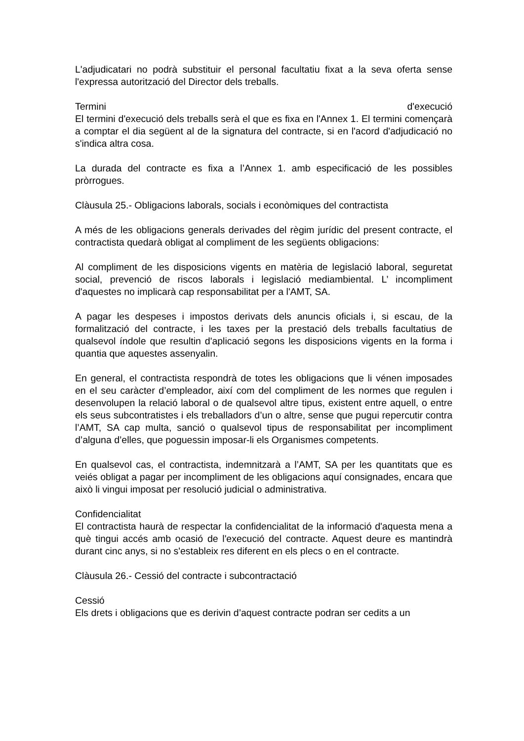L'adjudicatari no podrà substituir el personal facultatiu fixat a la seva oferta sense l'expressa autorització del Director dels treballs.
Termini d'execució
El termini d'execució dels treballs serà el que es fixa en l'Annex 1. El termini començarà a comptar el dia següent al de la signatura del contracte, si en l'acord d'adjudicació no s'indica altra cosa.
La durada del contracte es fixa a l’Annex 1. amb especificació de les possibles pròrrogues.
Clàusula 25.- Obligacions laborals, socials i econòmiques del contractista
A més de les obligacions generals derivades del règim jurídic del present contracte, el contractista quedarà obligat al compliment de les següents obligacions:
Al compliment de les disposicions vigents en matèria de legislació laboral, seguretat social, prevenció de riscos laborals i legislació mediambiental. L’ incompliment d'aquestes no implicarà cap responsabilitat per a l'AMT, SA.
A pagar les despeses i impostos derivats dels anuncis oficials i, si escau, de la formalització del contracte, i les taxes per la prestació dels treballs facultatius de qualsevol índole que resultin d'aplicació segons les disposicions vigents en la forma i quantia que aquestes assenyalin.
En general, el contractista respondrà de totes les obligacions que li vénen imposades en el seu caràcter d’empleador, així com del compliment de les normes que regulen i desenvolupen la relació laboral o de qualsevol altre tipus, existent entre aquell, o entre els seus subcontratistes i els treballadors d’un o altre, sense que pugui repercutir contra l’AMT, SA cap multa, sanció o qualsevol tipus de responsabilitat per incompliment d’alguna d’elles, que poguessin imposar-li els Organismes competents.
En qualsevol cas, el contractista, indemnitzarà a l’AMT, SA per les quantitats que es veiés obligat a pagar per incompliment de les obligacions aquí consignades, encara que això li vingui imposat per resolució judicial o administrativa.
Confidencialitat
El contractista haurà de respectar la confidencialitat de la informació d'aquesta mena a què tingui accés amb ocasió de l'execució del contracte. Aquest deure es mantindrà durant cinc anys, si no s'estableix res diferent en els plecs o en el contracte.
Clàusula 26.- Cessió del contracte i subcontractació
Cessió
Els drets i obligacions que es derivin d’aquest contracte podran ser cedits a un